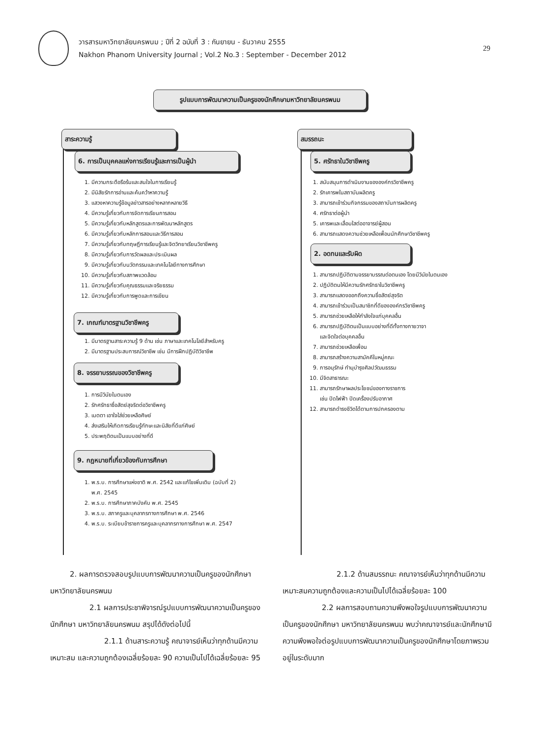วารสารมหาวิทยาลัยนครพนม ; ปีที่ 2 ฉบับที่ 3 : กันยายน - ธันวาคม 2555
Nakhon Phanom University Journal ; Vol.2 No.3 : September - December 2012
29
รูปแบบการพัฒนาความเป็นครูของนักศึกษามหาวิทยาลัยนครพนม
สาระความรู้ สมรรถนะ
6. การเป็นบุคคลแห่งการเรียนรู้และการเป็นผู้นำ
1. มีความกระตือรือร้นและสนใจในการเรียนรู้
2. มีนิสัยรักการอ่านและค้นคว้าหาความรู้
3. แสวงหาความรู้ข้อมูลข่าวสารอย่างหลากหลายวิธี
4. มีความรู้เกี่ยวกับการจัดการเรียนการสอน
5. มีความรู้เกี่ยวกับหลักสูตรและการพัฒนาหลักสูตร
6. มีความรู้เกี่ยวกับหลักการสอนและวิธีการสอน
7. มีความรู้เกี่ยวกับทฤษฎีการเรียนรู้และจิตวิทยาเรียนวิชาชีพครู
8. มีความรู้เกี่ยวกับการวัดผลและประเมินผล
9. มีความรู้เกี่ยวกับนวัตกรรมและเทคโนโลยีทางการศึกษา
10. มีความรู้เกี่ยวกับสภาพแวดล้อม
11. มีความรู้เกี่ยวกับคุณธรรมและจริยธรรม
12. มีความรู้เกี่ยวกับการพูดและการเขียน
7. เกณฑ์มาตรฐานวิชาชีพครู
1. มีมาตรฐานสาระความรู้ 9 ด้าน เช่น ภาษาและเทคโนโลยีสำหรับครู
2. มีมาตรฐานประสบการณ์วิชาชีพ เช่น มีการฝึกปฏิบัติวิชาชีพ
8. จรรยาบรรณของวิชาชีพครู
1. การมีวินัยในตนเอง
2. รักศรัทธาซื่อสัตย์สุจริตต่อวิชาชีพครู
3. เมตตา เอาใจใส่ช่วยเหลือศิษย์
4. ส่งเสริมให้เกิดการเรียนรู้ทักษะและนิสัยที่ดีแก่ศิษย์
5. ประพฤติตนเป็นแบบอย่างที่ดี
9. กฎหมายที่เกี่ยวข้องกับการศึกษา
1. พ.ร.บ. การศึกษาแห่งชาติ พ.ศ. 2542 และแก้ไขเพิ่มเติม (ฉบับที่ 2)
พ.ศ. 2545
2. พ.ร.บ. การศึกษาภาคบังคับ พ.ศ. 2545
3. พ.ร.บ. สภาครูและบุคลากรทางการศึกษา พ.ศ. 2546
4. พ.ร.บ. ระเบียบข้าราชการครูและบุคลากรทางการศึกษา พ.ศ. 2547
5. ศรัทธาในวิชาชีพครู
1. สนับสนุนการดำเนินงานขององค์กรวิชาชีพครู
2. รักเคารพในสถาบันผลิตครู
3. สามารถเข้าร่วมกิจกรรมของสถาบันการผลิตครู
4. ศรัทธาต่อผู้นำ
5. เคารพและเลื่อมใสต่ออาจารย์ผู้สอน
6. สามารถแสดงความช่วยเหลือเพื่อนนักศึกษาวิชาชีพครู
2. อดทนและรับผิด
1. สามารถปฏิบัติตามจรรยาบรรณต่อตนเอง โดยมีวินัยในตนเอง
2. ปฏิบัติตนให้มีความรักศรัทธาในวิชาชีพครู
3. สามารถแสดงออกถึงความซื่อสัตย์สุจริต
4. สามารถเข้าร่วมเป็นสมาชิกที่ดีขององค์กรวิชาชีพครู
5. สามารถช่วยเหลือให้กำลังใจแก่บุคคลอื่น
6. สามารถปฏิบัติตนเป็นแบบอย่างที่ดีทั้งทางกายวาจา
และจิตใจต่อบุคคลอื่น
7. สามารถช่วยเหลือเพื่อน
8. สามารถสร้างความสามัคคีในหมู่คณะ
9. การอนุรักษ์ ทำนุบำรุงศิลปวัฒนธรรม
10. มีจิตสาธารณะ
11. สามารถรักษาผลประโยชน์ของทางราชการ
เช่น ปิดไฟฟ้า ปิดเครื่องปรับอากาศ
12. สามารถดำรงชีวิตได้ตามการปกครองตาม
2. ผลการตรวจสอบรูปแบบการพัฒนาความเป็นครูของนักศึกษา มหาวิทยาลัยนครพนม
2.1 ผลการประชาพิจารณ์รูปแบบการพัฒนาความเป็นครูของนักศึกษา มหาวิทยาลัยนครพนม สรุปได้ดังต่อไปนี้
2.1.1 ด้านสาระความรู้ คณาจารย์เห็นว่าทุกด้านมีความเหมาะสม และความถูกต้องเฉลี่ยร้อยละ 90 ความเป็นไปได้เฉลี่ยร้อยละ 95
2.1.2 ด้านสมรรถนะ คณาจารย์เห็นว่าทุกด้านมีความเหมาะสมความถูกต้องและความเป็นไปได้เฉลี่ยร้อยละ 100
2.2 ผลการสอบถามความพึงพอใจรูปแบบการพัฒนาความเป็นครูของนักศึกษา มหาวิทยาลัยนครพนม พบว่าคณาจารย์และนักศึกษามีความพึงพอใจต่อรูปแบบการพัฒนาความเป็นครูของนักศึกษาโดยภาพรวมอยู่ในระดับมาก